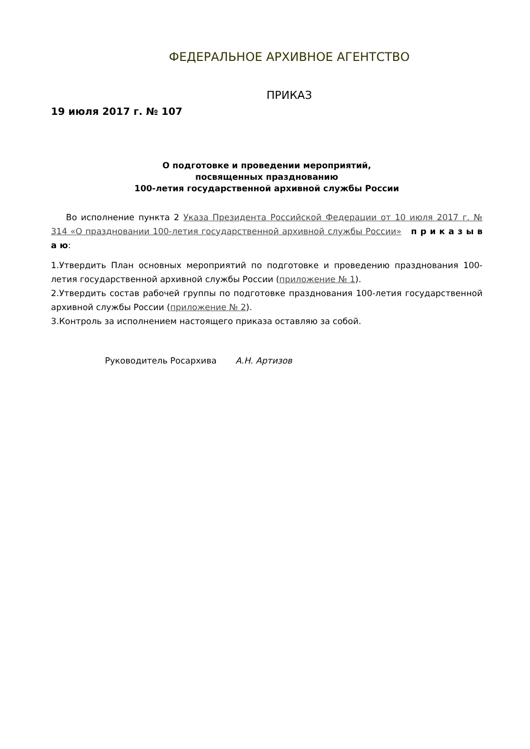ФЕДЕРАЛЬНОЕ АРХИВНОЕ АГЕНТСТВО
ПРИКАЗ
19 июля 2017 г. № 107
О подготовке и проведении мероприятий,
посвященных празднованию
100-летия государственной архивной службы России
Во исполнение пункта 2 Указа Президента Российской Федерации от 10 июля 2017 г. № 314 «О праздновании 100-летия государственной архивной службы России» п р и к а з ы в а ю:
1.Утвердить План основных мероприятий по подготовке и проведению празднования 100-летия государственной архивной службы России (приложение № 1).
2.Утвердить состав рабочей группы по подготовке празднования 100-летия государственной архивной службы России (приложение № 2).
3.Контроль за исполнением настоящего приказа оставляю за собой.
Руководитель Росархива А.Н. Артизов